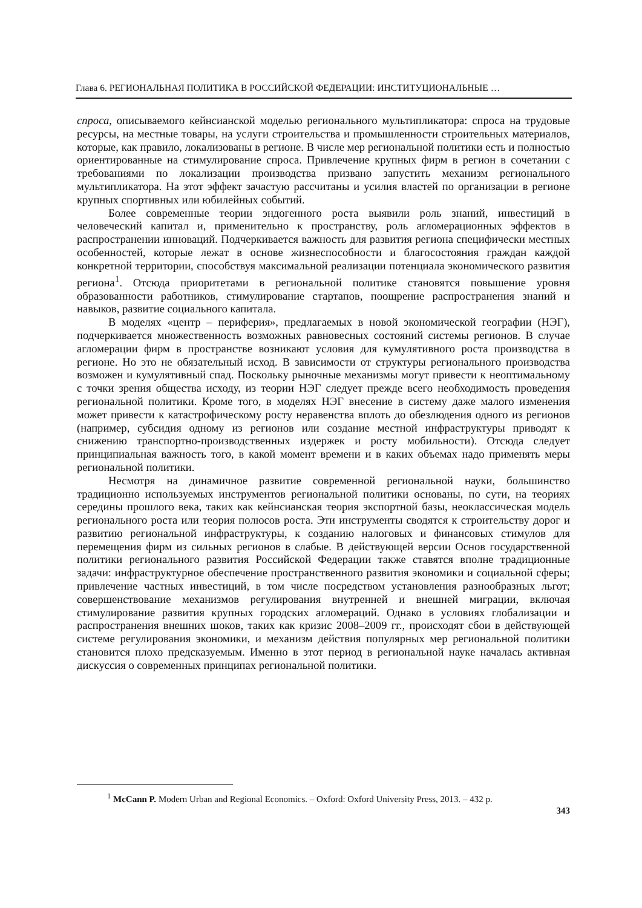Глава 6. РЕГИОНАЛЬНАЯ ПОЛИТИКА В РОССИЙСКОЙ ФЕДЕРАЦИИ: ИНСТИТУЦИОНАЛЬНЫЕ …
спроса, описываемого кейнсианской моделью регионального мультипликатора: спроса на трудовые ресурсы, на местные товары, на услуги строительства и промышленности строительных материалов, которые, как правило, локализованы в регионе. В числе мер региональной политики есть и полностью ориентированные на стимулирование спроса. Привлечение крупных фирм в регион в сочетании с требованиями по локализации производства призвано запустить механизм регионального мультипликатора. На этот эффект зачастую рассчитаны и усилия властей по организации в регионе крупных спортивных или юбилейных событий.
Более современные теории эндогенного роста выявили роль знаний, инвестиций в человеческий капитал и, применительно к пространству, роль агломерационных эффектов в распространении инноваций. Подчеркивается важность для развития региона специфически местных особенностей, которые лежат в основе жизнеспособности и благосостояния граждан каждой конкретной территории, способствуя максимальной реализации потенциала экономического развития региона<sup>1</sup>. Отсюда приоритетами в региональной политике становятся повышение уровня образованности работников, стимулирование стартапов, поощрение распространения знаний и навыков, развитие социального капитала.
В моделях «центр – периферия», предлагаемых в новой экономической географии (НЭГ), подчеркивается множественность возможных равновесных состояний системы регионов. В случае агломерации фирм в пространстве возникают условия для кумулятивного роста производства в регионе. Но это не обязательный исход. В зависимости от структуры регионального производства возможен и кумулятивный спад. Поскольку рыночные механизмы могут привести к неоптимальному с точки зрения общества исходу, из теории НЭГ следует прежде всего необходимость проведения региональной политики. Кроме того, в моделях НЭГ внесение в систему даже малого изменения может привести к катастрофическому росту неравенства вплоть до обезлюдения одного из регионов (например, субсидия одному из регионов или создание местной инфраструктуры приводят к снижению транспортно-производственных издержек и росту мобильности). Отсюда следует принципиальная важность того, в какой момент времени и в каких объемах надо применять меры региональной политики.
Несмотря на динамичное развитие современной региональной науки, большинство традиционно используемых инструментов региональной политики основаны, по сути, на теориях середины прошлого века, таких как кейнсианская теория экспортной базы, неоклассическая модель регионального роста или теория полюсов роста. Эти инструменты сводятся к строительству дорог и развитию региональной инфраструктуры, к созданию налоговых и финансовых стимулов для перемещения фирм из сильных регионов в слабые. В действующей версии Основ государственной политики регионального развития Российской Федерации также ставятся вполне традиционные задачи: инфраструктурное обеспечение пространственного развития экономики и социальной сферы; привлечение частных инвестиций, в том числе посредством установления разнообразных льгот; совершенствование механизмов регулирования внутренней и внешней миграции, включая стимулирование развития крупных городских агломераций. Однако в условиях глобализации и распространения внешних шоков, таких как кризис 2008–2009 гг., происходят сбои в действующей системе регулирования экономики, и механизм действия популярных мер региональной политики становится плохо предсказуемым. Именно в этот период в региональной науке началась активная дискуссия о современных принципах региональной политики.
<sup>1</sup> McCann P. Modern Urban and Regional Economics. – Oxford: Oxford University Press, 2013. – 432 p.
343